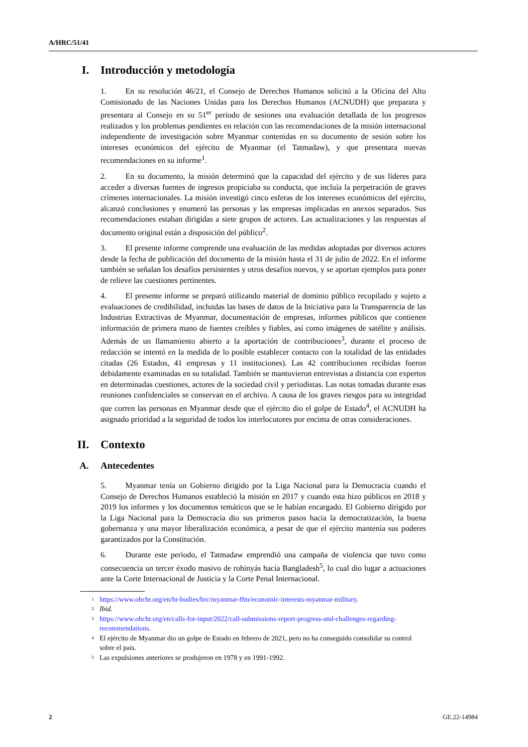A/HRC/51/41
I. Introducción y metodología
1. En su resolución 46/21, el Consejo de Derechos Humanos solicitó a la Oficina del Alto Comisionado de las Naciones Unidas para los Derechos Humanos (ACNUDH) que preparara y presentara al Consejo en su 51<sup>er</sup> período de sesiones una evaluación detallada de los progresos realizados y los problemas pendientes en relación con las recomendaciones de la misión internacional independiente de investigación sobre Myanmar contenidas en su documento de sesión sobre los intereses económicos del ejército de Myanmar (el Tatmadaw), y que presentara nuevas recomendaciones en su informe<sup>1</sup>.
2. En su documento, la misión determinó que la capacidad del ejército y de sus líderes para acceder a diversas fuentes de ingresos propiciaba su conducta, que incluía la perpetración de graves crímenes internacionales. La misión investigó cinco esferas de los intereses económicos del ejército, alcanzó conclusiones y enumeró las personas y las empresas implicadas en anexos separados. Sus recomendaciones estaban dirigidas a siete grupos de actores. Las actualizaciones y las respuestas al documento original están a disposición del público<sup>2</sup>.
3. El presente informe comprende una evaluación de las medidas adoptadas por diversos actores desde la fecha de publicación del documento de la misión hasta el 31 de julio de 2022. En el informe también se señalan los desafíos persistentes y otros desafíos nuevos, y se aportan ejemplos para poner de relieve las cuestiones pertinentes.
4. El presente informe se preparó utilizando material de dominio público recopilado y sujeto a evaluaciones de credibilidad, incluidas las bases de datos de la Iniciativa para la Transparencia de las Industrias Extractivas de Myanmar, documentación de empresas, informes públicos que contienen información de primera mano de fuentes creíbles y fiables, así como imágenes de satélite y análisis. Además de un llamamiento abierto a la aportación de contribuciones<sup>3</sup>, durante el proceso de redacción se intentó en la medida de lo posible establecer contacto con la totalidad de las entidades citadas (26 Estados, 41 empresas y 11 instituciones). Las 42 contribuciones recibidas fueron debidamente examinadas en su totalidad. También se mantuvieron entrevistas a distancia con expertos en determinadas cuestiones, actores de la sociedad civil y periodistas. Las notas tomadas durante esas reuniones confidenciales se conservan en el archivo. A causa de los graves riesgos para su integridad que corren las personas en Myanmar desde que el ejército dio el golpe de Estado<sup>4</sup>, el ACNUDH ha asignado prioridad a la seguridad de todos los interlocutores por encima de otras consideraciones.
II. Contexto
A. Antecedentes
5. Myanmar tenía un Gobierno dirigido por la Liga Nacional para la Democracia cuando el Consejo de Derechos Humanos estableció la misión en 2017 y cuando esta hizo públicos en 2018 y 2019 los informes y los documentos temáticos que se le habían encargado. El Gobierno dirigido por la Liga Nacional para la Democracia dio sus primeros pasos hacia la democratización, la buena gobernanza y una mayor liberalización económica, a pesar de que el ejército mantenía sus poderes garantizados por la Constitución.
6. Durante este período, el Tatmadaw emprendió una campaña de violencia que tuvo como consecuencia un tercer éxodo masivo de rohinyás hacia Bangladesh<sup>5</sup>, lo cual dio lugar a actuaciones ante la Corte Internacional de Justicia y la Corte Penal Internacional.
<sup>1</sup>
https://www.ohchr.org/en/hr-bodies/hrc/myanmar-ffm/economic-interests-myanmar-military.
<sup>2</sup>
Ibid.
<sup>3</sup>
https://www.ohchr.org/en/calls-for-input/2022/call-submissions-report-progress-and-challenges-regarding-recommendations.
<sup>4</sup>
El ejército de Myanmar dio un golpe de Estado en febrero de 2021, pero no ha conseguido consolidar su control sobre el país.
<sup>5</sup>
Las expulsiones anteriores se produjeron en 1978 y en 1991-1992.
2 GE.22-14984